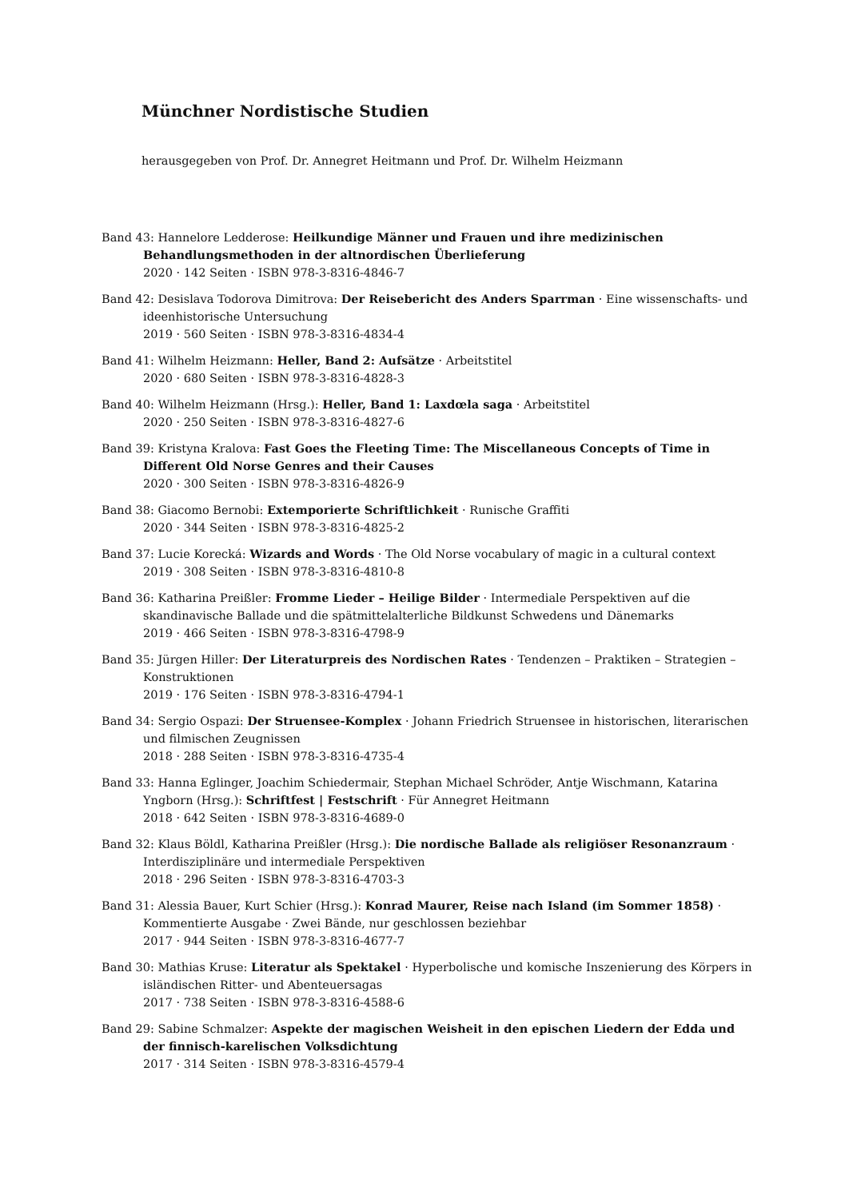Münchner Nordistische Studien
herausgegeben von Prof. Dr. Annegret Heitmann und Prof. Dr. Wilhelm Heizmann
Band 43: Hannelore Ledderose: Heilkundige Männer und Frauen und ihre medizinischen Behandlungsmethoden in der altnordischen Überlieferung
2020 · 142 Seiten · ISBN 978-3-8316-4846-7
Band 42: Desislava Todorova Dimitrova: Der Reisebericht des Anders Sparrman · Eine wissenschafts- und ideenhistorische Untersuchung
2019 · 560 Seiten · ISBN 978-3-8316-4834-4
Band 41: Wilhelm Heizmann: Heller, Band 2: Aufsätze · Arbeitstitel
2020 · 680 Seiten · ISBN 978-3-8316-4828-3
Band 40: Wilhelm Heizmann (Hrsg.): Heller, Band 1: Laxdœla saga · Arbeitstitel
2020 · 250 Seiten · ISBN 978-3-8316-4827-6
Band 39: Kristyna Kralova: Fast Goes the Fleeting Time: The Miscellaneous Concepts of Time in Different Old Norse Genres and their Causes
2020 · 300 Seiten · ISBN 978-3-8316-4826-9
Band 38: Giacomo Bernobi: Extemporierte Schriftlichkeit · Runische Graffiti
2020 · 344 Seiten · ISBN 978-3-8316-4825-2
Band 37: Lucie Korecká: Wizards and Words · The Old Norse vocabulary of magic in a cultural context
2019 · 308 Seiten · ISBN 978-3-8316-4810-8
Band 36: Katharina Preißler: Fromme Lieder – Heilige Bilder · Intermediale Perspektiven auf die skandinavische Ballade und die spätmittelalterliche Bildkunst Schwedens und Dänemarks
2019 · 466 Seiten · ISBN 978-3-8316-4798-9
Band 35: Jürgen Hiller: Der Literaturpreis des Nordischen Rates · Tendenzen – Praktiken – Strategien – Konstruktionen
2019 · 176 Seiten · ISBN 978-3-8316-4794-1
Band 34: Sergio Ospazi: Der Struensee-Komplex · Johann Friedrich Struensee in historischen, literarischen und filmischen Zeugnissen
2018 · 288 Seiten · ISBN 978-3-8316-4735-4
Band 33: Hanna Eglinger, Joachim Schiedermair, Stephan Michael Schröder, Antje Wischmann, Katarina Yngborn (Hrsg.): Schriftfest | Festschrift · Für Annegret Heitmann
2018 · 642 Seiten · ISBN 978-3-8316-4689-0
Band 32: Klaus Böldl, Katharina Preißler (Hrsg.): Die nordische Ballade als religiöser Resonanzraum · Interdisziplinäre und intermediale Perspektiven
2018 · 296 Seiten · ISBN 978-3-8316-4703-3
Band 31: Alessia Bauer, Kurt Schier (Hrsg.): Konrad Maurer, Reise nach Island (im Sommer 1858) · Kommentierte Ausgabe · Zwei Bände, nur geschlossen beziehbar
2017 · 944 Seiten · ISBN 978-3-8316-4677-7
Band 30: Mathias Kruse: Literatur als Spektakel · Hyperbolische und komische Inszenierung des Körpers in isländischen Ritter- und Abenteuersagas
2017 · 738 Seiten · ISBN 978-3-8316-4588-6
Band 29: Sabine Schmalzer: Aspekte der magischen Weisheit in den epischen Liedern der Edda und der finnisch-karelischen Volksdichtung
2017 · 314 Seiten · ISBN 978-3-8316-4579-4